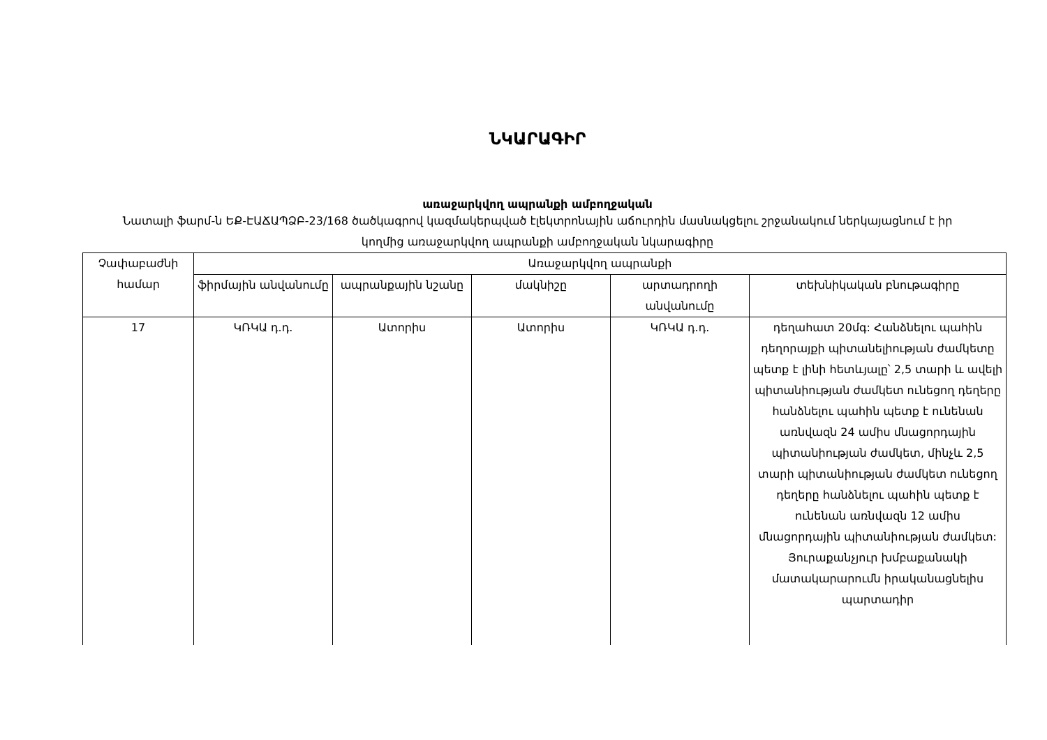ՆԿԱՐԱԳԻՐ
առաջարկվող ապրանքի ամբողջական
Նատալի ֆարմ-ն ԵՔ-ԷԱՃԱՊՁԲ-23/168 ծածկագրով կազմակերպված էլեկտրոնային աճուրդին մասնակցելու շրջանակում ներկայացնում է իր կողմից առաջարկվող ապրանքի ամբողջական նկարագիրը
| Չափաբաժնի համար | Առաջարկվող ապրանքի | | | | |
| --- | --- | --- | --- | --- | --- |
| | ֆիրմային անվանումը | ապրանքային նշանը | մակնիշը | արտադրողի անվանումը | տեխնիկական բնութագիրը |
| 17 | ԿՌԿԱ դ.դ. | Ատորիս | Ատորիս | ԿՌԿԱ դ.դ. | դեղահատ 20մգ: Հանձնելու պահին դեղորայքի պիտանելիության ժամկետը պետք է լինի հետևյալը՝ 2,5 տարի և ավելի պիտանիության ժամկետ ունեցող դեղերը հանձնելու պահին պետք է ունենան առնվազն 24 ամիս մնացորդային պիտանիության ժամկետ, մինչև 2,5 տարի պիտանիության ժամկետ ունեցող դեղերը հանձնելու պահին պետք է ունենան առնվազն 12 ամիս մնացորդային պիտանիության ժամկետ: Յուրաքանչյուր խմբաքանակի մատակարարումն իրականացնելիս պարտադիր |